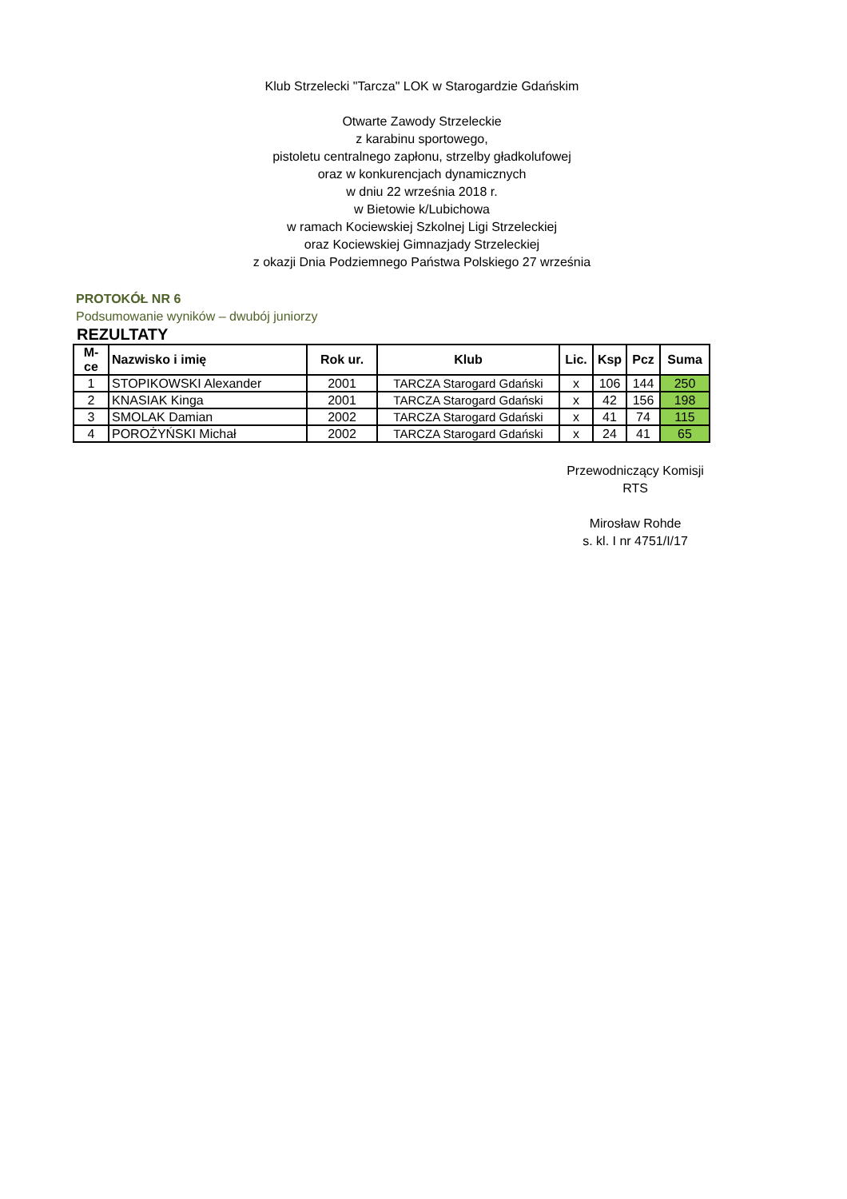Klub Strzelecki "Tarcza" LOK w Starogardzie Gdańskim
Otwarte Zawody Strzeleckie
z karabinu sportowego,
pistoletu centralnego zapłonu, strzelby gładkolufowej
oraz w konkurencjach dynamicznych
w dniu 22 września 2018 r.
w Bietowie k/Lubichowa
w ramach Kociewskiej Szkolnej Ligi Strzeleckiej
oraz Kociewskiej Gimnazjady Strzeleckiej
z okazji Dnia Podziemnego Państwa Polskiego 27 września
PROTOKÓŁ NR 6
Podsumowanie wyników – dwubój juniorzy
REZULTATY
| M-ce | Nazwisko i imię | Rok ur. | Klub | Lic. | Ksp | Pcz | Suma |
| --- | --- | --- | --- | --- | --- | --- | --- |
| 1 | STOPIKOWSKI Alexander | 2001 | TARCZA Starogard Gdański | x | 106 | 144 | 250 |
| 2 | KNASIAK Kinga | 2001 | TARCZA Starogard Gdański | x | 42 | 156 | 198 |
| 3 | SMOLAK Damian | 2002 | TARCZA Starogard Gdański | x | 41 | 74 | 115 |
| 4 | POROŻYŃSKI Michał | 2002 | TARCZA Starogard Gdański | x | 24 | 41 | 65 |
Przewodniczący Komisji
RTS
Mirosław Rohde
s. kl. I nr 4751/I/17